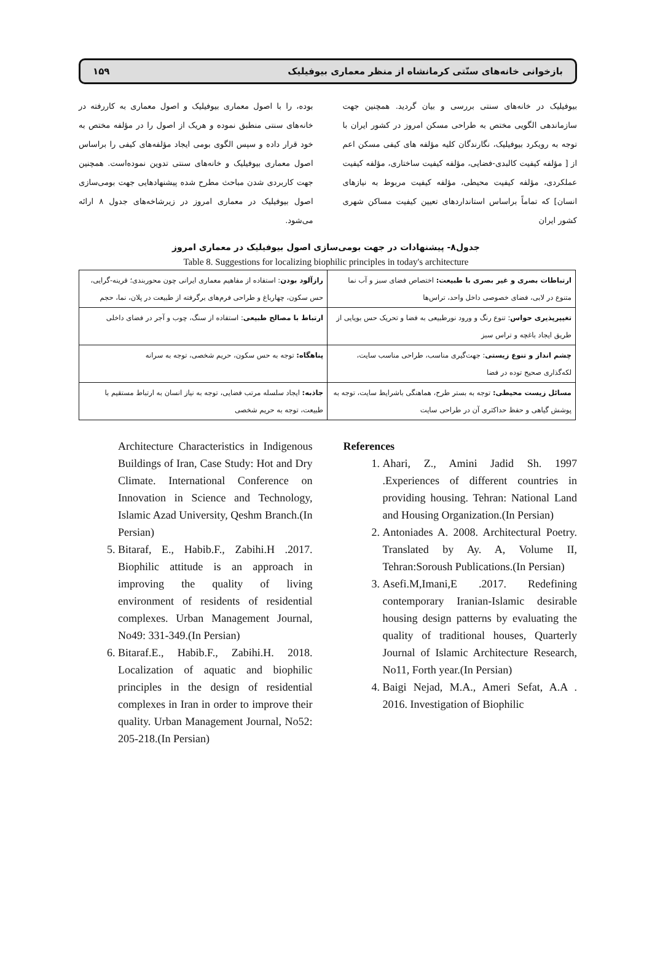بازخوانی خانه‌های سنّتی کرمانشاه از منظر معماری بیوفیلیک ۱۵۹
بیوفیلیک در خانه‌های سنتی بررسی و بیان گردید. همچنین جهت سازماندهی الگویی مختص به طراحی مسکن امروز در کشور ایران با توجه به رویکرد بیوفیلیک، نگارندگان کلیه مؤلفه های کیفی مسکن اعم از [ مؤلفه کیفیت کالبدی-فضایی، مؤلفه کیفیت ساختاری، مؤلفه کیفیت عملکردی، مؤلفه کیفیت محیطی، مؤلفه کیفیت مربوط به نیازهای انسان] که تماماً براساس استانداردهای تعیین کیفیت مساکن شهری کشور ایران
بوده، را با اصول معماری بیوفیلیک و اصول معماری به کاررفته در خانه‌های سنتی منطبق نموده و هریک از اصول را در مؤلفه مختص به خود قرار داده و سپس الگوی بومی ایجاد مؤلفه‌های کیفی را براساس اصول معماری بیوفیلیک و خانه‌های سنتی تدوین نموده‌است. همچنین جهت کاربردی شدن مباحث مطرح شده پیشنهادهایی جهت بومی‌سازی اصول بیوفیلیک در معماری امروز در زیرشاخه‌های جدول ۸ ارائه می‌شود.
جدول۸- پیشنهادات در جهت بومی‌سازی اصول بیوفیلیک در معماری امروز
Table 8. Suggestions for localizing biophilic principles in today's architecture
| ارتباطات بصری و غیر بصری با طبیعت: اختصاص فضای سبز و آب نما متنوع در لابی، فضای خصوصی داخل واحد، تراس‌ها | رازآلود بودن : استفاده از مفاهیم معماری ایرانی چون محوربندی؛ قرینه-گرایی، حس سکون، چهارباغ و طراحی فرم‌های برگرفته از طبیعت در پلان، نما، حجم |
| تغییرپذیری حواس : تنوع رنگ و ورود نورطبیعی به فضا و تحریک حس بویایی از طریق ایجاد باغچه و تراس سبز | ارتباط با مصالح طبیعی : استفاده از سنگ، چوب و آجر در فضای داخلی |
| چشم انداز و تنوع زیستی : جهت‌گیری مناسب، طراحی مناسب سایت، لکه‌گذاری صحیح توده در فضا | پناهگاه: توجه به حس سکون، حریم شخصی، توجه به سرانه |
| مسائل زیست محیطی: توجه به بستر طرح، هماهنگی باشرایط سایت، توجه به پوشش گیاهی و حفظ حداکثری آن در طراحی سایت | جاذبه: ایجاد سلسله مرتب فضایی، توجه به نیاز انسان به ارتباط مستقیم با طبیعت، توجه به حریم شخصی |
Architecture Characteristics in Indigenous Buildings of Iran, Case Study: Hot and Dry Climate. International Conference on Innovation in Science and Technology, Islamic Azad University, Qeshm Branch.(In Persian)
5. Bitaraf, E., Habib.F., Zabihi.H .2017. Biophilic attitude is an approach in improving the quality of living environment of residents of residential complexes. Urban Management Journal, No49: 331-349.(In Persian)
6. Bitaraf.E., Habib.F., Zabihi.H. 2018. Localization of aquatic and biophilic principles in the design of residential complexes in Iran in order to improve their quality. Urban Management Journal, No52: 205-218.(In Persian)
References
1. Ahari, Z., Amini Jadid Sh. 1997 .Experiences of different countries in providing housing. Tehran: National Land and Housing Organization.(In Persian)
2. Antoniades A. 2008. Architectural Poetry. Translated by Ay. A, Volume II, Tehran:Soroush Publications.(In Persian)
3. Asefi.M,Imani,E .2017. Redefining contemporary Iranian-Islamic desirable housing design patterns by evaluating the quality of traditional houses, Quarterly Journal of Islamic Architecture Research, No11, Forth year.(In Persian)
4. Baigi Nejad, M.A., Ameri Sefat, A.A . 2016. Investigation of Biophilic